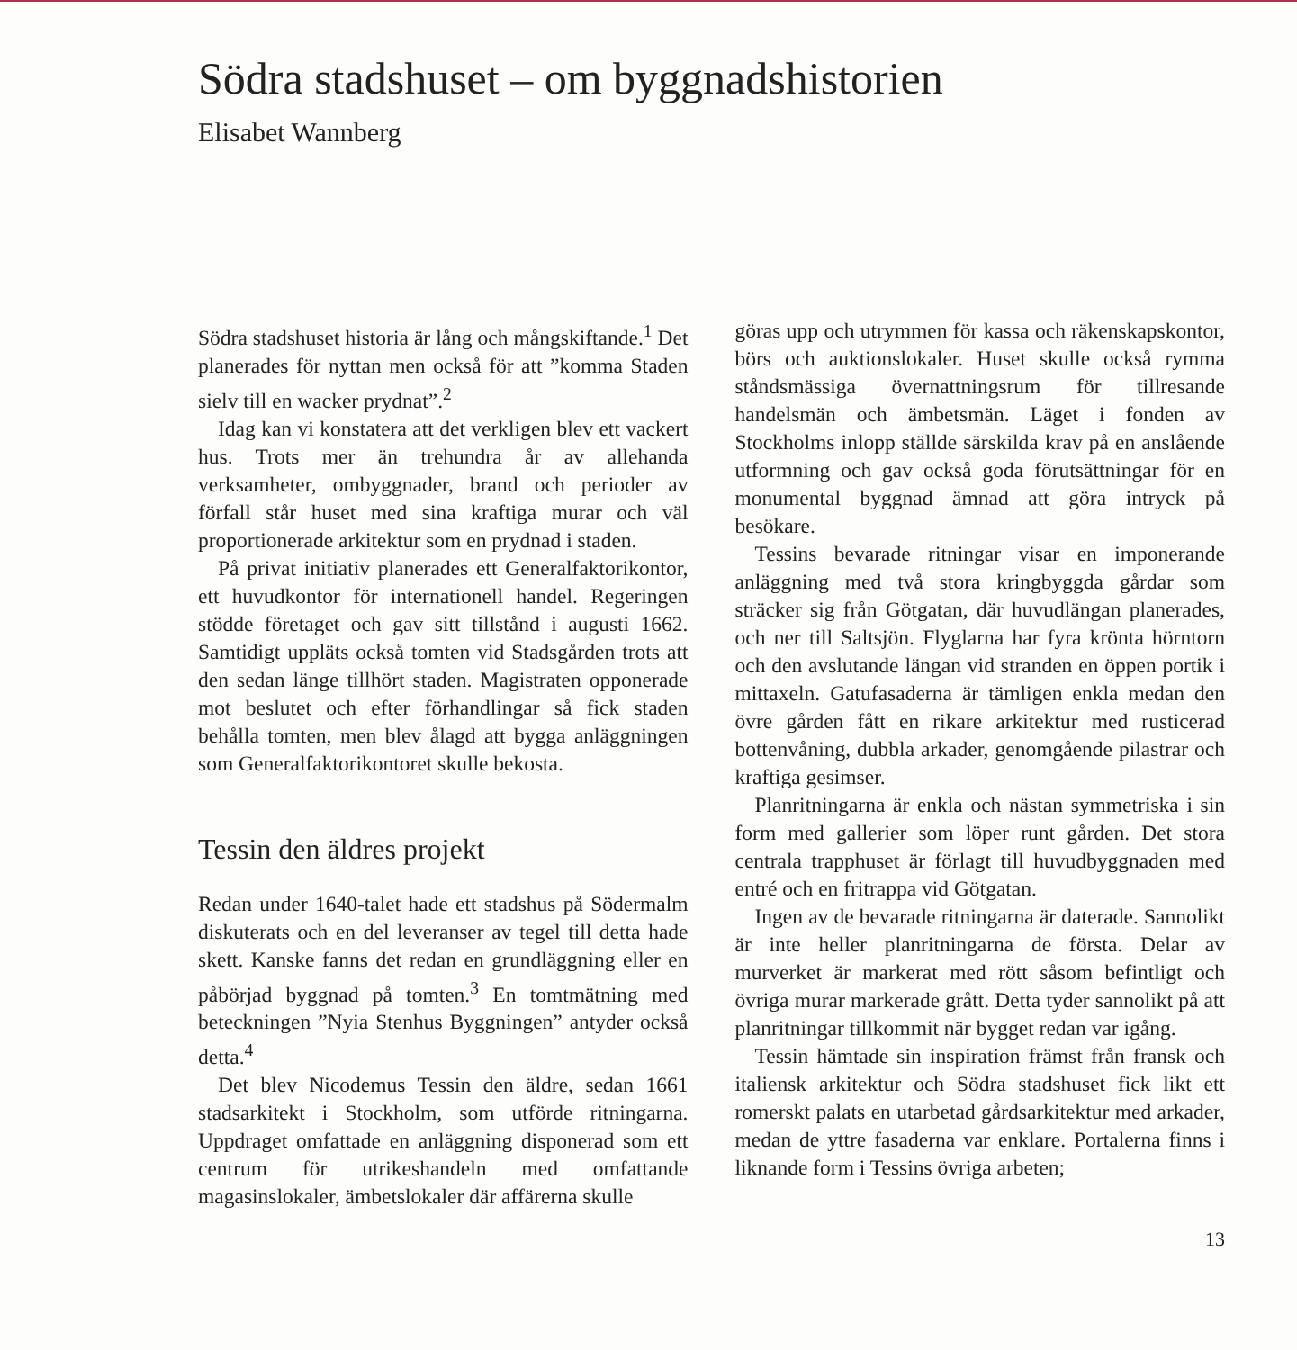Södra stadshuset – om byggnadshistorien
Elisabet Wannberg
Södra stadshuset historia är lång och mångskiftande.<sup>1</sup> Det planerades för nyttan men också för att ”komma Staden sielv till en wacker prydnat”.<sup>2</sup>
Idag kan vi konstatera att det verkligen blev ett vackert hus. Trots mer än trehundra år av allehanda verksamheter, ombyggnader, brand och perioder av förfall står huset med sina kraftiga murar och väl proportionerade arkitektur som en prydnad i staden.
På privat initiativ planerades ett Generalfaktorikontor, ett huvudkontor för internationell handel. Regeringen stödde företaget och gav sitt tillstånd i augusti 1662. Samtidigt uppläts också tomten vid Stadsgården trots att den sedan länge tillhört staden. Magistraten opponerade mot beslutet och efter förhandlingar så fick staden behålla tomten, men blev ålagd att bygga anläggningen som Generalfaktorikontoret skulle bekosta.
Tessin den äldres projekt
Redan under 1640-talet hade ett stadshus på Södermalm diskuterats och en del leveranser av tegel till detta hade skett. Kanske fanns det redan en grundläggning eller en påbörjad byggnad på tomten.<sup>3</sup> En tomtmätning med beteckningen ”Nyia Stenhus Byggningen” antyder också detta.<sup>4</sup>
Det blev Nicodemus Tessin den äldre, sedan 1661 stadsarkitekt i Stockholm, som utförde ritningarna. Uppdraget omfattade en anläggning disponerad som ett centrum för utrikeshandeln med omfattande magasinslokaler, ämbetslokaler där affärerna skulle
göras upp och utrymmen för kassa och räkenskapskontor, börs och auktionslokaler. Huset skulle också rymma ståndsmässiga övernattningsrum för tillresande handelsmän och ämbetsmän. Läget i fonden av Stockholms inlopp ställde särskilda krav på en anslående utformning och gav också goda förutsättningar för en monumental byggnad ämnad att göra intryck på besökare.
Tessins bevarade ritningar visar en imponerande anläggning med två stora kringbyggda gårdar som sträcker sig från Götgatan, där huvudlängan planerades, och ner till Saltsjön. Flyglarna har fyra krönta hörntorn och den avslutande längan vid stranden en öppen portik i mittaxeln. Gatufasaderna är tämligen enkla medan den övre gården fått en rikare arkitektur med rusticerad bottenvåning, dubbla arkader, genomgående pilastrar och kraftiga gesimser.
Planritningarna är enkla och nästan symmetriska i sin form med gallerier som löper runt gården. Det stora centrala trapphuset är förlagt till huvudbyggnaden med entré och en fritrappa vid Götgatan.
Ingen av de bevarade ritningarna är daterade. Sannolikt är inte heller planritningarna de första. Delar av murverket är markerat med rött såsom befintligt och övriga murar markerade grått. Detta tyder sannolikt på att planritningar tillkommit när bygget redan var igång.
Tessin hämtade sin inspiration främst från fransk och italiensk arkitektur och Södra stadshuset fick likt ett romerskt palats en utarbetad gårdsarkitektur med arkader, medan de yttre fasaderna var enklare. Portalerna finns i liknande form i Tessins övriga arbeten;
13